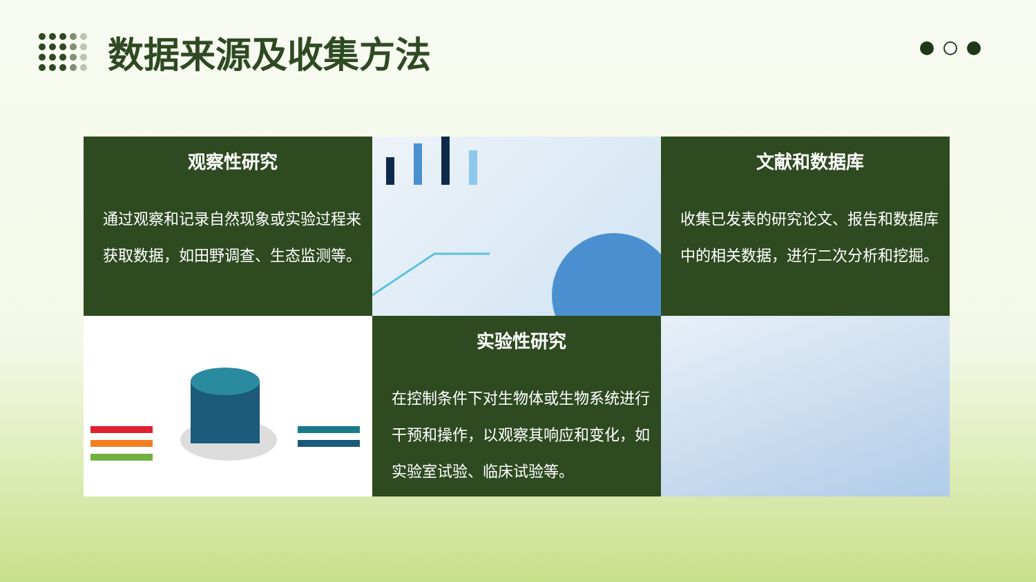数据来源及收集方法
观察性研究
通过观察和记录自然现象或实验过程来获取数据，如田野调查、生态监测等。
文献和数据库
收集已发表的研究论文、报告和数据库中的相关数据，进行二次分析和挖掘。
实验性研究
在控制条件下对生物体或生物系统进行干预和操作，以观察其响应和变化，如实验室试验、临床试验等。